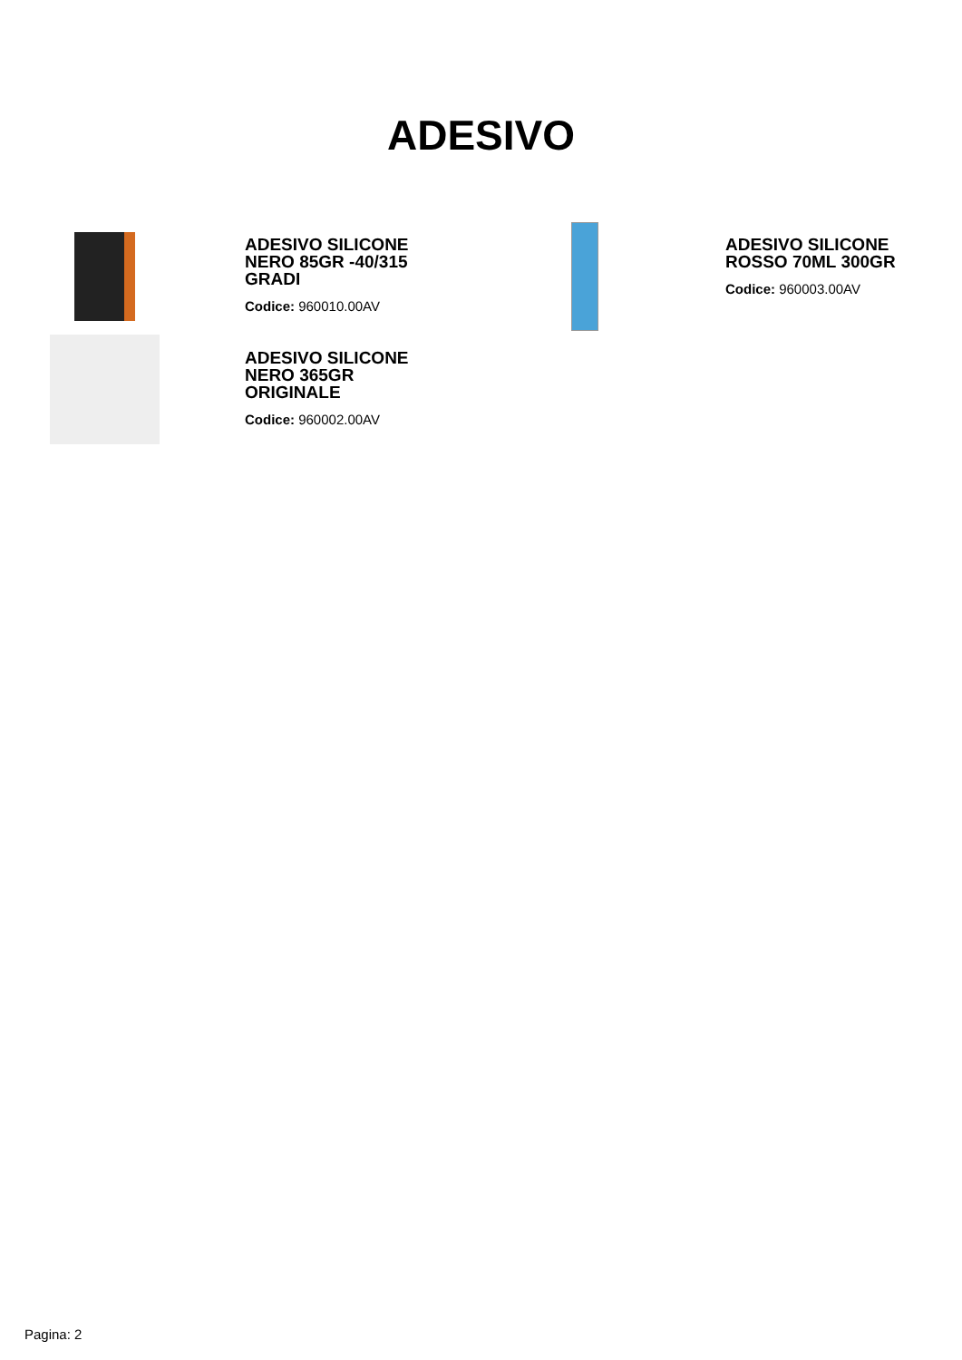ADESIVO
ADESIVO SILICONE NERO 85GR -40/315 GRADI
Codice: 960010.00AV
ADESIVO SILICONE ROSSO 70ML 300GR
Codice: 960003.00AV
ADESIVO SILICONE NERO 365GR ORIGINALE
Codice: 960002.00AV
Pagina: 2